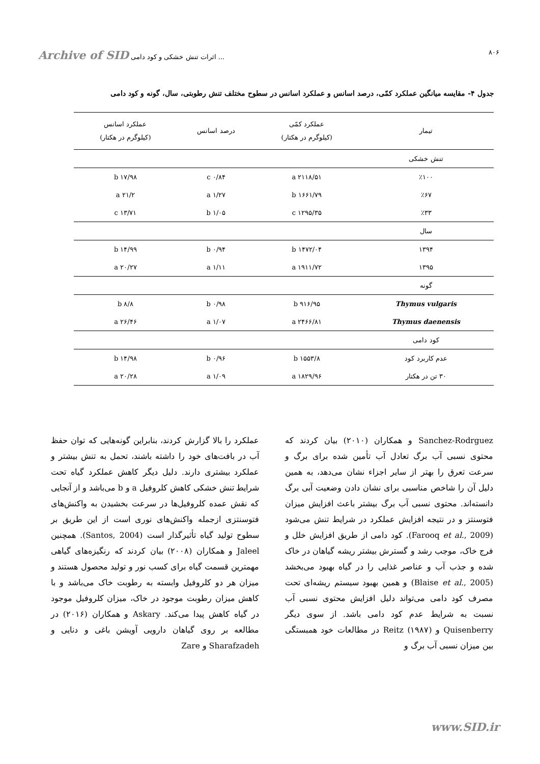Archive of SID اثرات تنش خشکی و کود دامی ... ۸۰۶
جدول ۴- مقایسه میانگین عملکرد کمّی، درصد اسانس و عملکرد اسانس در سطوح مختلف تنش رطوبتی، سال، گونه و کود دامی
| تیمار | عملکرد کمّی (کیلوگرم در هکتار) | درصد اسانس | عملکرد اسانس (کیلوگرم در هکتار) |
| --- | --- | --- | --- |
| تنش خشکی | | | |
| ٪۱۰۰ | ۲۱۱۸/۵۱ a | ۰/۸۴ c | ۱۷/۹۸ b |
| ٪۶۷ | ۱۶۶۱/۷۹ b | ۱/۲۷ a | ۲۱/۲ a |
| ٪۳۳ | ۱۲۹۵/۳۵ c | ۱/۰۵ b | ۱۳/۷۱ c |
| سال | | | |
| ۱۳۹۴ | ۱۴۷۲/۰۴ b | ۰/۹۴ b | ۱۴/۹۹ b |
| ۱۳۹۵ | ۱۹۱۱/۷۲ a | ۱/۱۱ a | ۲۰/۲۷ a |
| گونه | | | |
| Thymus vulgaris | ۹۱۶/۹۵ b | ۰/۹۸ b | ۸/۸ b |
| Thymus daenensis | ۲۴۶۶/۸۱ a | ۱/۰۷ a | ۲۶/۴۶ a |
| کود دامی | | | |
| عدم کاربرد کود | ۱۵۵۳/۸ b | ۰/۹۶ b | ۱۴/۹۸ b |
| ۳۰ تن در هکتار | ۱۸۲۹/۹۶ a | ۱/۰۹ a | ۲۰/۲۸ a |
Sanchez-Rodrguez و همکاران (۲۰۱۰) بیان کردند که محتوی نسبی آب برگ تعادل آب تأمین شده برای برگ و سرعت تعرق را بهتر از سایر اجزاء نشان می‌دهد، به همین دلیل آن را شاخص مناسبی برای نشان دادن وضعیت آبی برگ دانسته‌اند. محتوی نسبی آب برگ بیشتر باعث افزایش میزان فتوسنتز و در نتیجه افزایش عملکرد در شرایط تنش می‌شود (Farooq et al., 2009). کود دامی از طریق افزایش خلل و فرج خاک، موجب رشد و گسترش بیشتر ریشه گیاهان در خاک شده و جذب آب و عناصر غذایی را در گیاه بهبود می‌بخشد (Blaise et al., 2005) و همین بهبود سیستم ریشه‌ای تحت مصرف کود دامی می‌تواند دلیل افزایش محتوی نسبی آب نسبت به شرایط عدم کود دامی باشد. از سوی دیگر Quisenberry و Reitz (۱۹۸۷) در مطالعات خود همبستگی بین میزان نسبی آب برگ و
عملکرد را بالا گزارش کردند، بنابراین گونه‌هایی که توان حفظ آب در بافت‌های خود را داشته باشند، تحمل به تنش بیشتر و عملکرد بیشتری دارند. دلیل دیگر کاهش عملکرد گیاه تحت شرایط تنش خشکی کاهش کلروفیل a و b می‌باشد و از آنجایی که نقش عمده کلروفیل‌ها در سرعت بخشیدن به واکنش‌های فتوسنتزی ازجمله واکنش‌های نوری است از این طریق بر سطوح تولید گیاه تأثیرگذار است (Santos, 2004). همچنین Jaleel و همکاران (۲۰۰۸) بیان کردند که رنگیزه‌های گیاهی مهمترین قسمت گیاه برای کسب نور و تولید محصول هستند و میزان هر دو کلروفیل وابسته به رطوبت خاک می‌باشد و با کاهش میزان رطوبت موجود در خاک، میزان کلروفیل موجود در گیاه کاهش پیدا می‌کند. Askary و همکاران (۲۰۱۶) در مطالعه بر روی گیاهان دارویی آویشن باغی و دنایی و Sharafzadeh و Zare
www.SID.ir